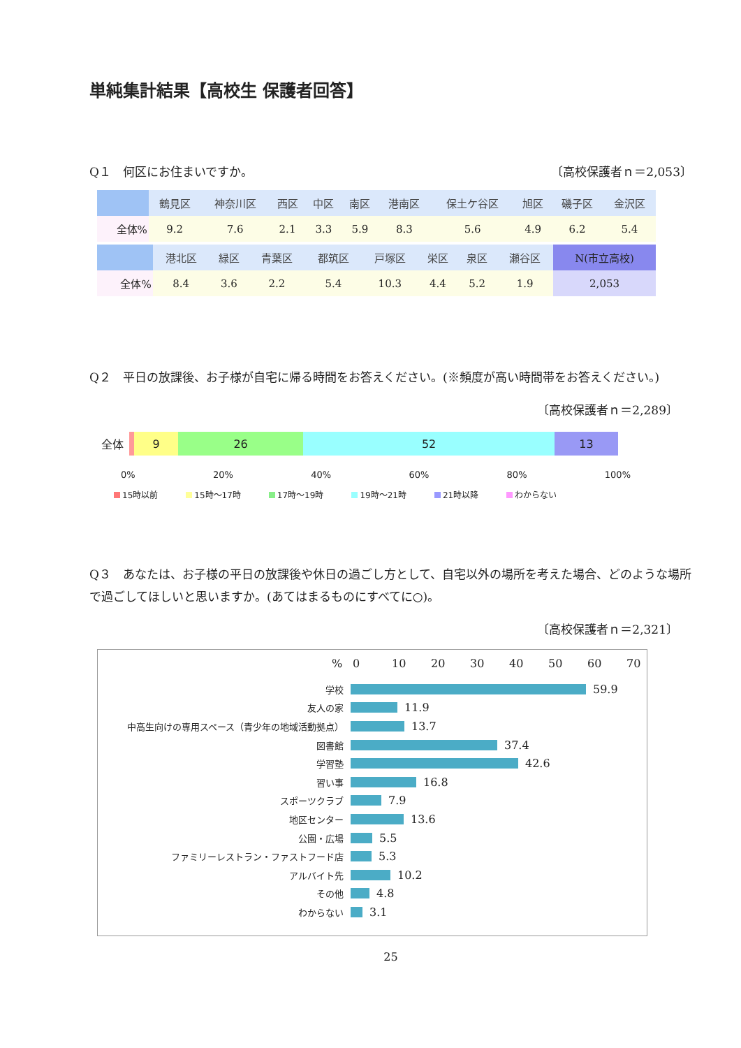単純集計結果【高校生 保護者回答】
Q１　何区にお住まいですか。 〔高校保護者ｎ＝2,053〕
| | 鶴見区 | 神奈川区 | 西区 | 中区 | 南区 | 港南区 | 保土ケ谷区 | 旭区 | 磯子区 | 金沢区 |
| --- | --- | --- | --- | --- | --- | --- | --- | --- | --- | --- |
| 全体% | 9.2 | 7.6 | 2.1 | 3.3 | 5.9 | 8.3 | 5.6 | 4.9 | 6.2 | 5.4 |
| | 港北区 | 緑区 | 青葉区 | 都筑区 | 戸塚区 | 栄区 | 泉区 | 瀬谷区 | N(市立高校) |
| --- | --- | --- | --- | --- | --- | --- | --- | --- | --- |
| 全体% | 8.4 | 3.6 | 2.2 | 5.4 | 10.3 | 4.4 | 5.2 | 1.9 | 2,053 |
Q２　平日の放課後、お子様が自宅に帰る時間をお答えください。(※頻度が高い時間帯をお答えください。)
〔高校保護者ｎ＝2,289〕
全体
9 26 52 13
0% 20% 40% 60% 80% 100%
15時以前 15時～17時 17時～19時 19時～21時 21時以降 わからない
Q３　あなたは、お子様の平日の放課後や休日の過ごし方として、自宅以外の場所を考えた場合、どのような場所で過ごしてほしいと思いますか。(あてはまるものにすべてに○)。
〔高校保護者ｎ＝2,321〕
% 0 10 20 30 40 50 60 70
学校 59.9
友人の家 11.9
中高生向けの専用スペース（青少年の地域活動拠点） 13.7
図書館 37.4
学習塾 42.6
習い事 16.8
スポーツクラブ 7.9
地区センター 13.6
公園・広場 5.5
ファミリーレストラン・ファストフード店 5.3
アルバイト先 10.2
その他 4.8
わからない 3.1
25